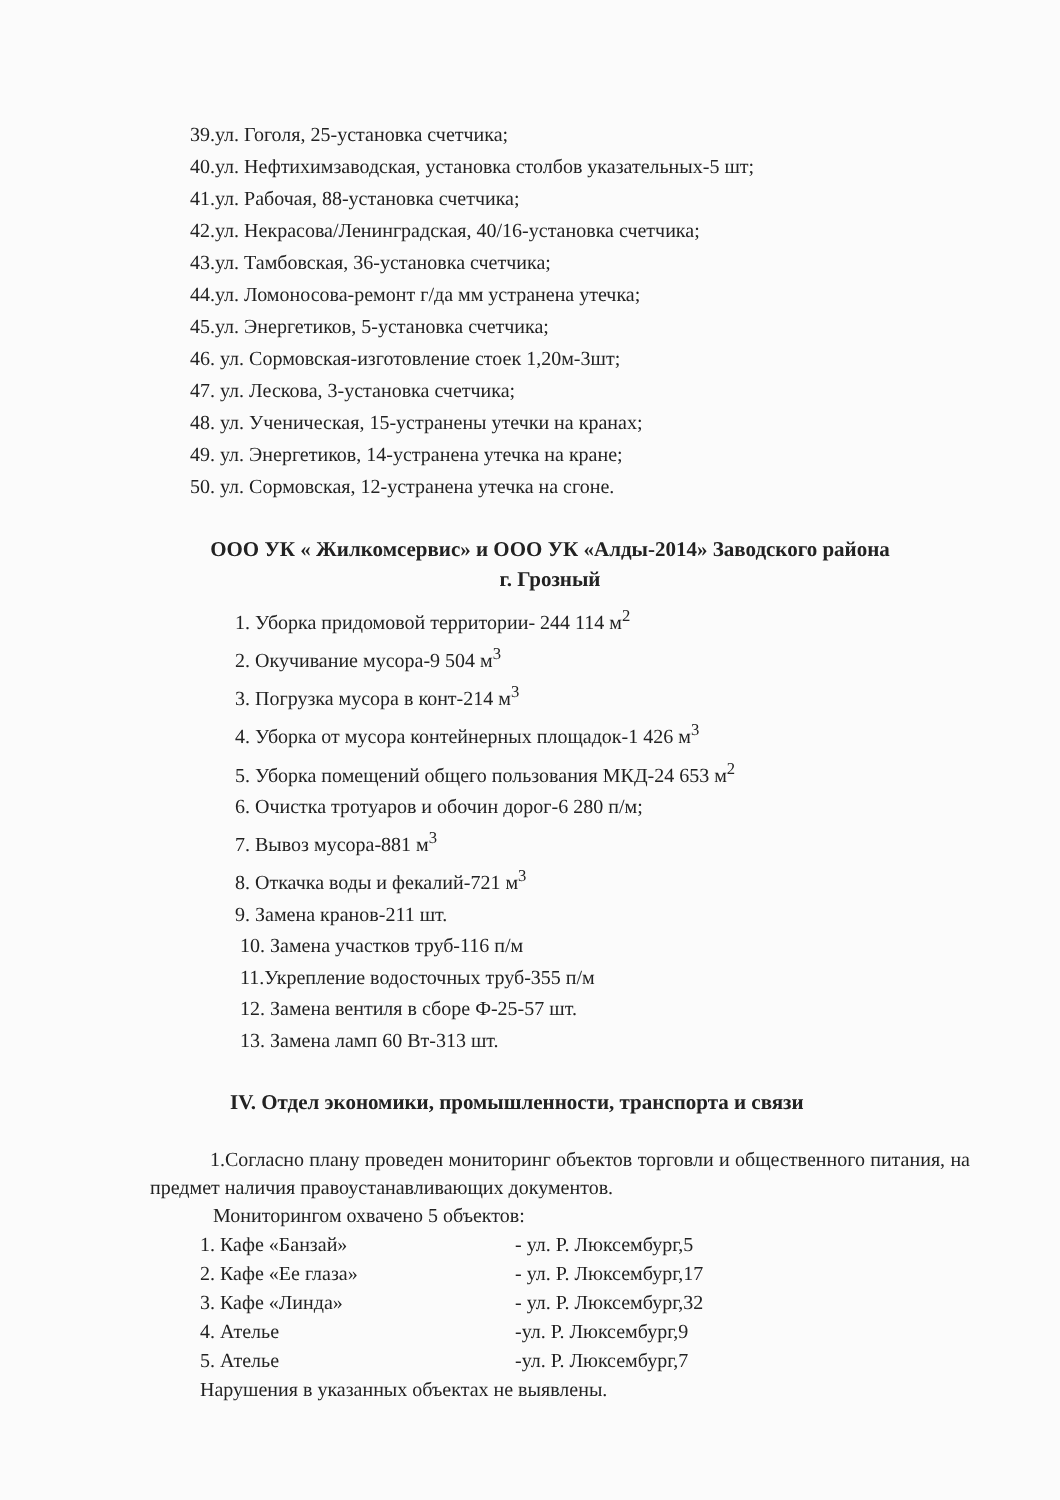39.ул. Гоголя, 25-установка счетчика;
40.ул. Нефтихимзаводская, установка столбов указательных-5 шт;
41.ул. Рабочая, 88-установка счетчика;
42.ул. Некрасова/Ленинградская, 40/16-установка счетчика;
43.ул. Тамбовская, 36-установка счетчика;
44.ул. Ломоносова-ремонт г/да мм устранена утечка;
45.ул. Энергетиков, 5-установка счетчика;
46. ул. Сормовская-изготовление стоек 1,20м-3шт;
47. ул. Лескова, 3-установка счетчика;
48. ул. Ученическая, 15-устранены утечки на кранах;
49. ул. Энергетиков, 14-устранена утечка на кране;
50. ул. Сормовская, 12-устранена утечка на сгоне.
ООО УК « Жилкомсервис» и ООО УК «Алды-2014» Заводского района
г. Грозный
1. Уборка придомовой территории- 244 114 м<sup>2</sup>
2. Окучивание мусора-9 504 м<sup>3</sup>
3. Погрузка мусора в конт-214 м<sup>3</sup>
4. Уборка от мусора контейнерных площадок-1 426 м<sup>3</sup>
5. Уборка помещений общего пользования МКД-24 653 м<sup>2</sup>
6. Очистка тротуаров и обочин дорог-6 280 п/м;
7. Вывоз мусора-881 м<sup>3</sup>
8. Откачка воды и фекалий-721 м<sup>3</sup>
9. Замена кранов-211 шт.
10. Замена участков труб-116 п/м
11.Укрепление водосточных труб-355 п/м
12. Замена вентиля в сборе Ф-25-57 шт.
13. Замена ламп 60 Вт-313 шт.
IV. Отдел экономики, промышленности, транспорта и связи
1.Согласно плану проведен мониторинг объектов торговли и общественного питания, на предмет наличия правоустанавливающих документов.
Мониторингом охвачено 5 объектов:
1. Кафе «Банзай» - ул. Р. Люксембург,5
2. Кафе «Ее глаза» - ул. Р. Люксембург,17
3. Кафе «Линда» - ул. Р. Люксембург,32
4. Ателье -ул. Р. Люксембург,9
5. Ателье -ул. Р. Люксембург,7
Нарушения в указанных объектах не выявлены.